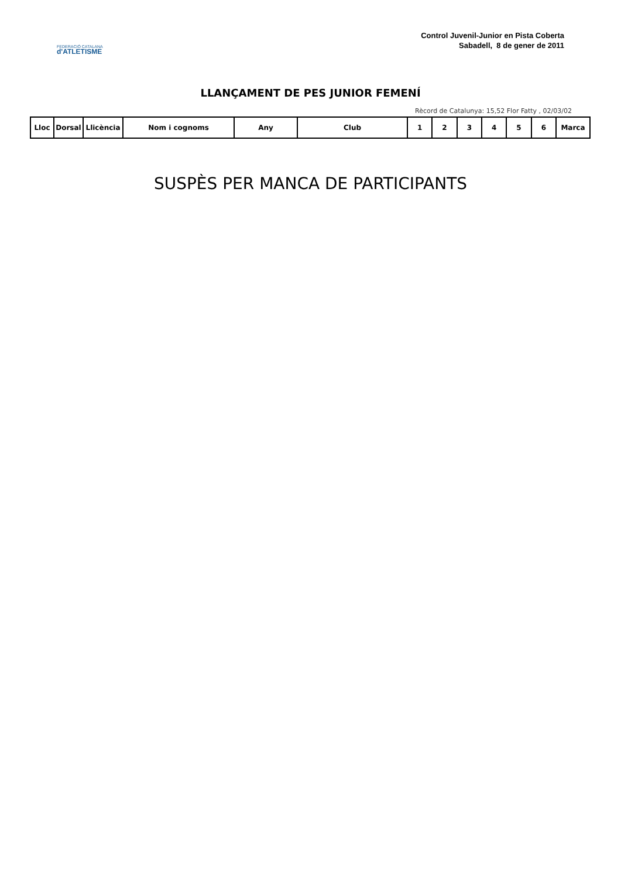FEDERACIÓ CATALANA
d'ATLETISME
Control Juvenil-Junior en Pista Coberta
Sabadell, 8 de gener de 2011
LLANÇAMENT DE PES JUNIOR FEMENÍ
Rècord de Catalunya: 15,52 Flor Fatty , 02/03/02
| Lloc | Dorsal | Llicència | Nom i cognoms | Any | Club | 1 | 2 | 3 | 4 | 5 | 6 | Marca |
| --- | --- | --- | --- | --- | --- | --- | --- | --- | --- | --- | --- | --- |
SUSPÈS PER MANCA DE PARTICIPANTS